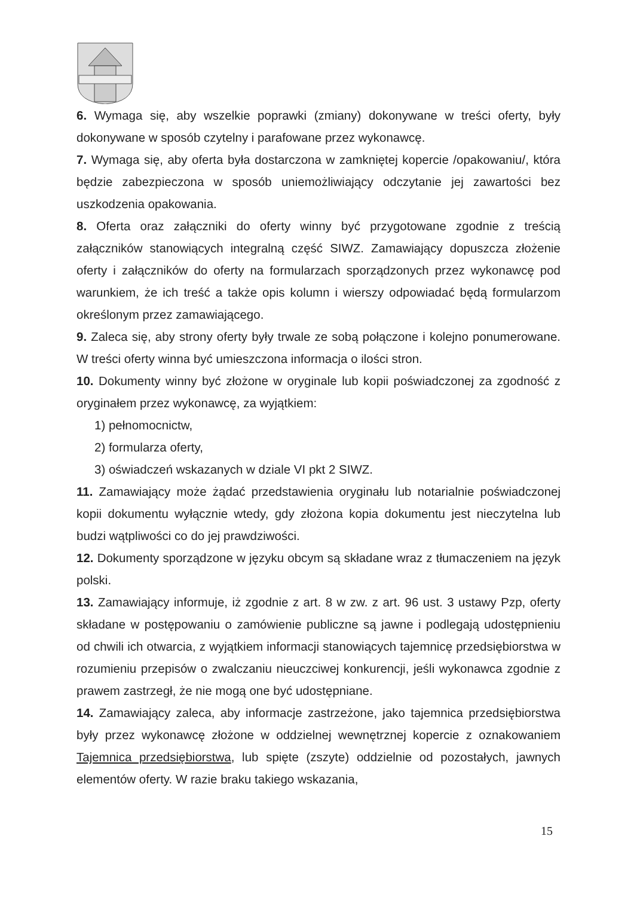6. Wymaga się, aby wszelkie poprawki (zmiany) dokonywane w treści oferty, były dokonywane w sposób czytelny i parafowane przez wykonawcę.
7. Wymaga się, aby oferta była dostarczona w zamkniętej kopercie /opakowaniu/, która będzie zabezpieczona w sposób uniemożliwiający odczytanie jej zawartości bez uszkodzenia opakowania.
8. Oferta oraz załączniki do oferty winny być przygotowane zgodnie z treścią załączników stanowiących integralną część SIWZ. Zamawiający dopuszcza złożenie oferty i załączników do oferty na formularzach sporządzonych przez wykonawcę pod warunkiem, że ich treść a także opis kolumn i wierszy odpowiadać będą formularzom określonym przez zamawiającego.
9. Zaleca się, aby strony oferty były trwale ze sobą połączone i kolejno ponumerowane. W treści oferty winna być umieszczona informacja o ilości stron.
10. Dokumenty winny być złożone w oryginale lub kopii poświadczonej za zgodność z oryginałem przez wykonawcę, za wyjątkiem:
1) pełnomocnictw,
2) formularza oferty,
3) oświadczeń wskazanych w dziale VI pkt 2 SIWZ.
11. Zamawiający może żądać przedstawienia oryginału lub notarialnie poświadczonej kopii dokumentu wyłącznie wtedy, gdy złożona kopia dokumentu jest nieczytelna lub budzi wątpliwości co do jej prawdziwości.
12. Dokumenty sporządzone w języku obcym są składane wraz z tłumaczeniem na język polski.
13. Zamawiający informuje, iż zgodnie z art. 8 w zw. z art. 96 ust. 3 ustawy Pzp, oferty składane w postępowaniu o zamówienie publiczne są jawne i podlegają udostępnieniu od chwili ich otwarcia, z wyjątkiem informacji stanowiących tajemnicę przedsiębiorstwa w rozumieniu przepisów o zwalczaniu nieuczciwej konkurencji, jeśli wykonawca zgodnie z prawem zastrzegł, że nie mogą one być udostępniane.
14. Zamawiający zaleca, aby informacje zastrzeżone, jako tajemnica przedsiębiorstwa były przez wykonawcę złożone w oddzielnej wewnętrznej kopercie z oznakowaniem Tajemnica przedsiębiorstwa, lub spięte (zszyte) oddzielnie od pozostałych, jawnych elementów oferty. W razie braku takiego wskazania,
15